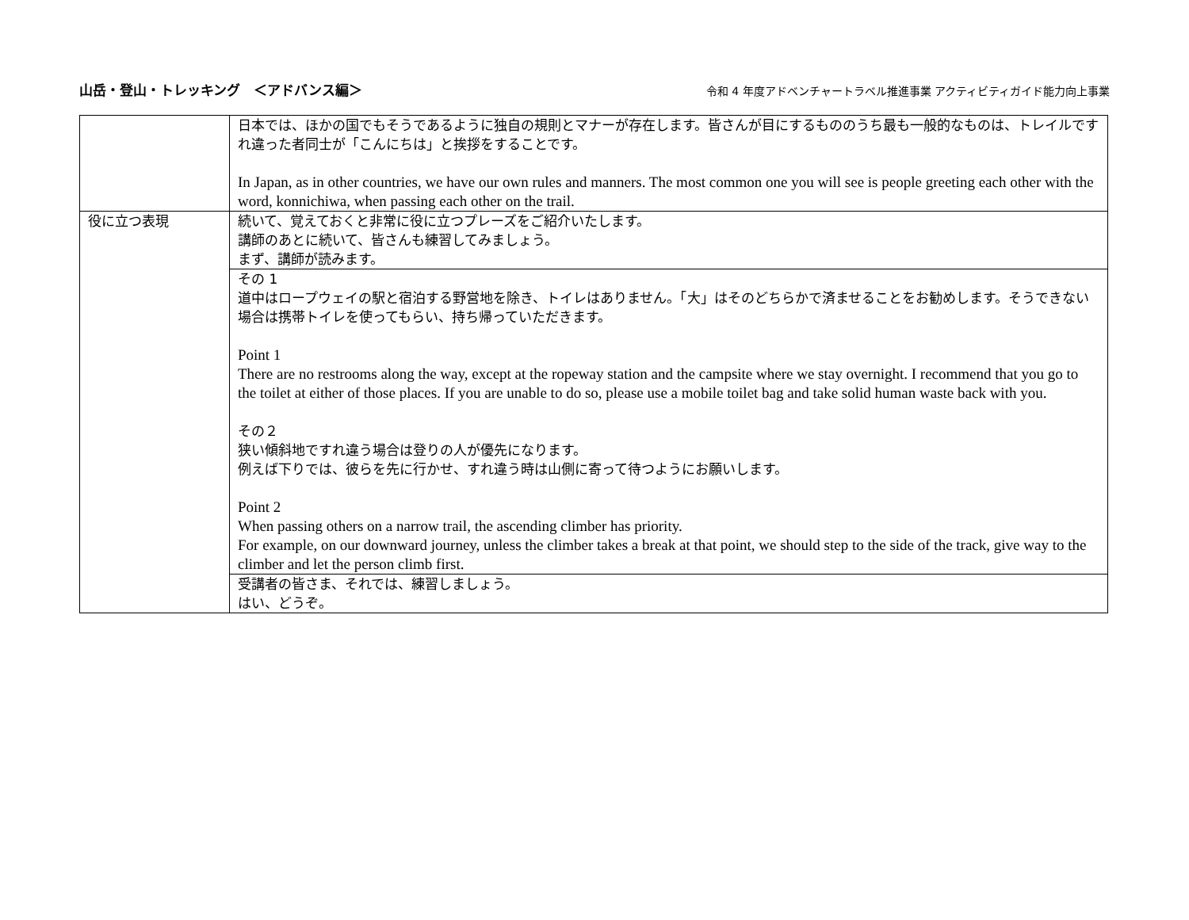山岳・登山・トレッキング　＜アドバンス編＞
令和 4 年度アドベンチャートラベル推進事業 アクティビティガイド能力向上事業
| | 日本では、ほかの国でもそうであるように独自の規則とマナーが存在します。皆さんが目にするもののうち最も一般的なものは、トレイルですれ違った者同士が「こんにちは」と挨拶をすることです。 In Japan, as in other countries, we have our own rules and manners. The most common one you will see is people greeting each other with the word, konnichiwa, when passing each other on the trail. |
| 役に立つ表現 | 続いて、覚えておくと非常に役に立つプレーズをご紹介いたします。 講師のあとに続いて、皆さんも練習してみましょう。 まず、講師が読みます。 |
| | その 1 道中はロープウェイの駅と宿泊する野営地を除き、トイレはありません。「大」はそのどちらかで済ませることをお勧めします。そうできない場合は携帯トイレを使ってもらい、持ち帰っていただきます。 Point 1 There are no restrooms along the way, except at the ropeway station and the campsite where we stay overnight. I recommend that you go to the toilet at either of those places. If you are unable to do so, please use a mobile toilet bag and take solid human waste back with you. その２ 狭い傾斜地ですれ違う場合は登りの人が優先になります。 例えば下りでは、彼らを先に行かせ、すれ違う時は山側に寄って待つようにお願いします。 Point 2 When passing others on a narrow trail, the ascending climber has priority. For example, on our downward journey, unless the climber takes a break at that point, we should step to the side of the track, give way to the climber and let the person climb first. |
| | 受講者の皆さま、それでは、練習しましょう。 はい、どうぞ。 |